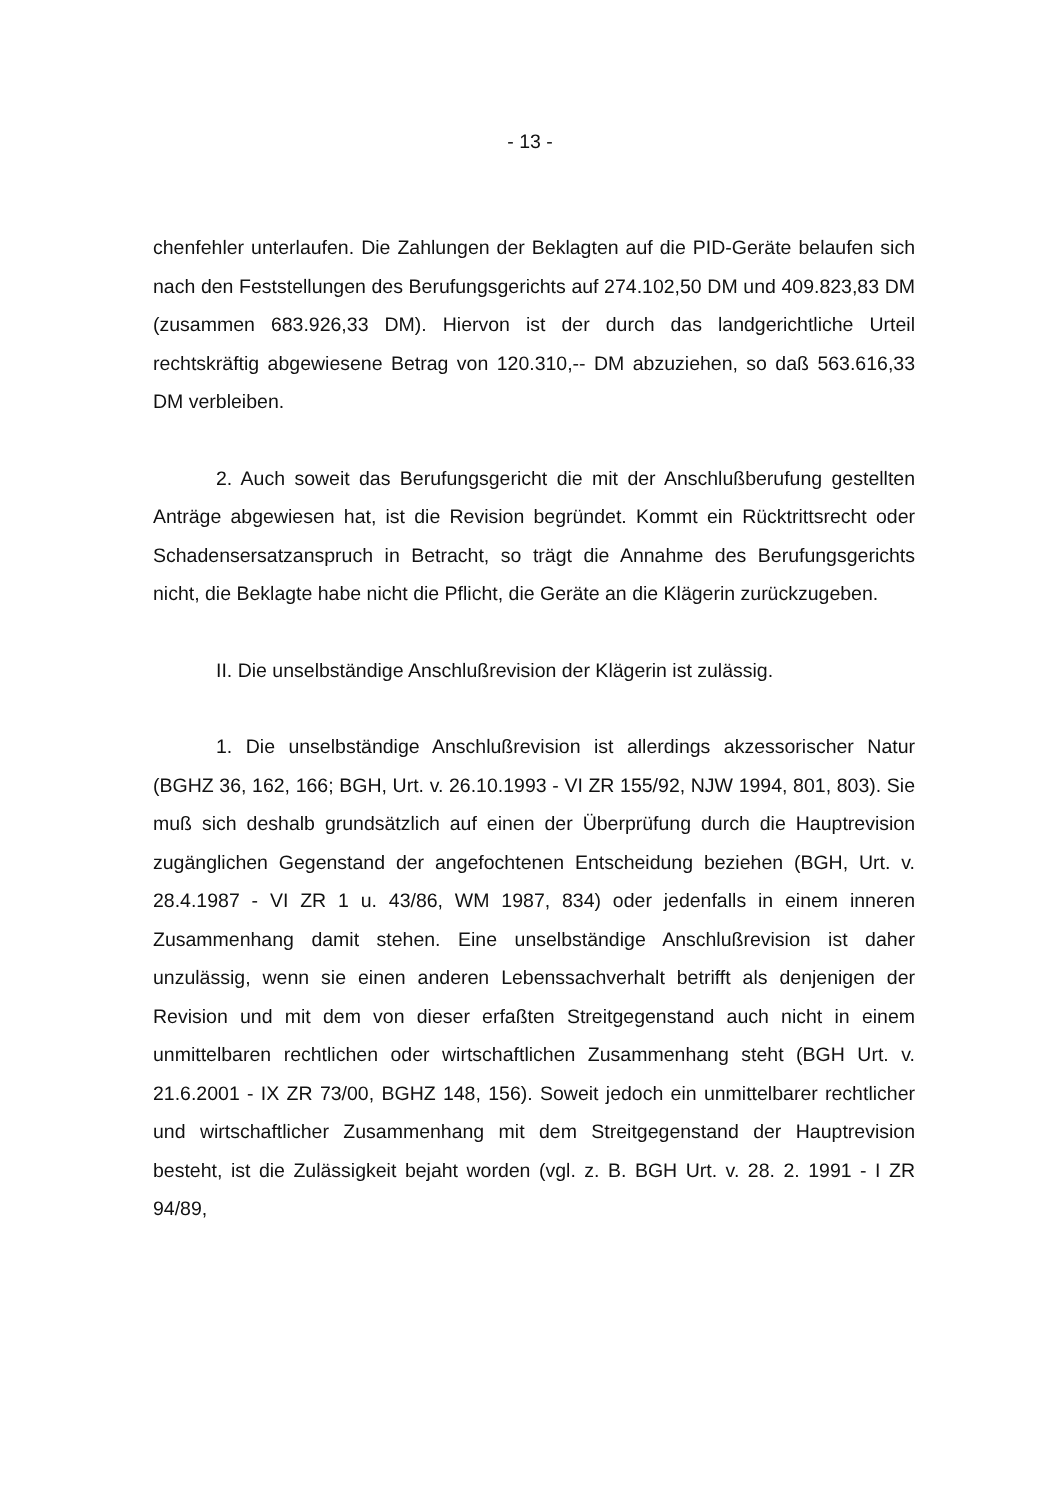- 13 -
chenfehler unterlaufen. Die Zahlungen der Beklagten auf die PID-Geräte belaufen sich nach den Feststellungen des Berufungsgerichts auf 274.102,50 DM und 409.823,83 DM (zusammen 683.926,33 DM). Hiervon ist der durch das landgerichtliche Urteil rechtskräftig abgewiesene Betrag von 120.310,-- DM abzuziehen, so daß 563.616,33 DM verbleiben.
2. Auch soweit das Berufungsgericht die mit der Anschlußberufung gestellten Anträge abgewiesen hat, ist die Revision begründet. Kommt ein Rücktrittsrecht oder Schadensersatzanspruch in Betracht, so trägt die Annahme des Berufungsgerichts nicht, die Beklagte habe nicht die Pflicht, die Geräte an die Klägerin zurückzugeben.
II. Die unselbständige Anschlußrevision der Klägerin ist zulässig.
1. Die unselbständige Anschlußrevision ist allerdings akzessorischer Natur (BGHZ 36, 162, 166; BGH, Urt. v. 26.10.1993 - VI ZR 155/92, NJW 1994, 801, 803). Sie muß sich deshalb grundsätzlich auf einen der Überprüfung durch die Hauptrevision zugänglichen Gegenstand der angefochtenen Entscheidung beziehen (BGH, Urt. v. 28.4.1987 - VI ZR 1 u. 43/86, WM 1987, 834) oder jedenfalls in einem inneren Zusammenhang damit stehen. Eine unselbständige Anschlußrevision ist daher unzulässig, wenn sie einen anderen Lebenssachverhalt betrifft als denjenigen der Revision und mit dem von dieser erfaßten Streitgegenstand auch nicht in einem unmittelbaren rechtlichen oder wirtschaftlichen Zusammenhang steht (BGH Urt. v. 21.6.2001 - IX ZR 73/00, BGHZ 148, 156). Soweit jedoch ein unmittelbarer rechtlicher und wirtschaftlicher Zusammenhang mit dem Streitgegenstand der Hauptrevision besteht, ist die Zulässigkeit bejaht worden (vgl. z. B. BGH Urt. v. 28. 2. 1991 - I ZR 94/89,